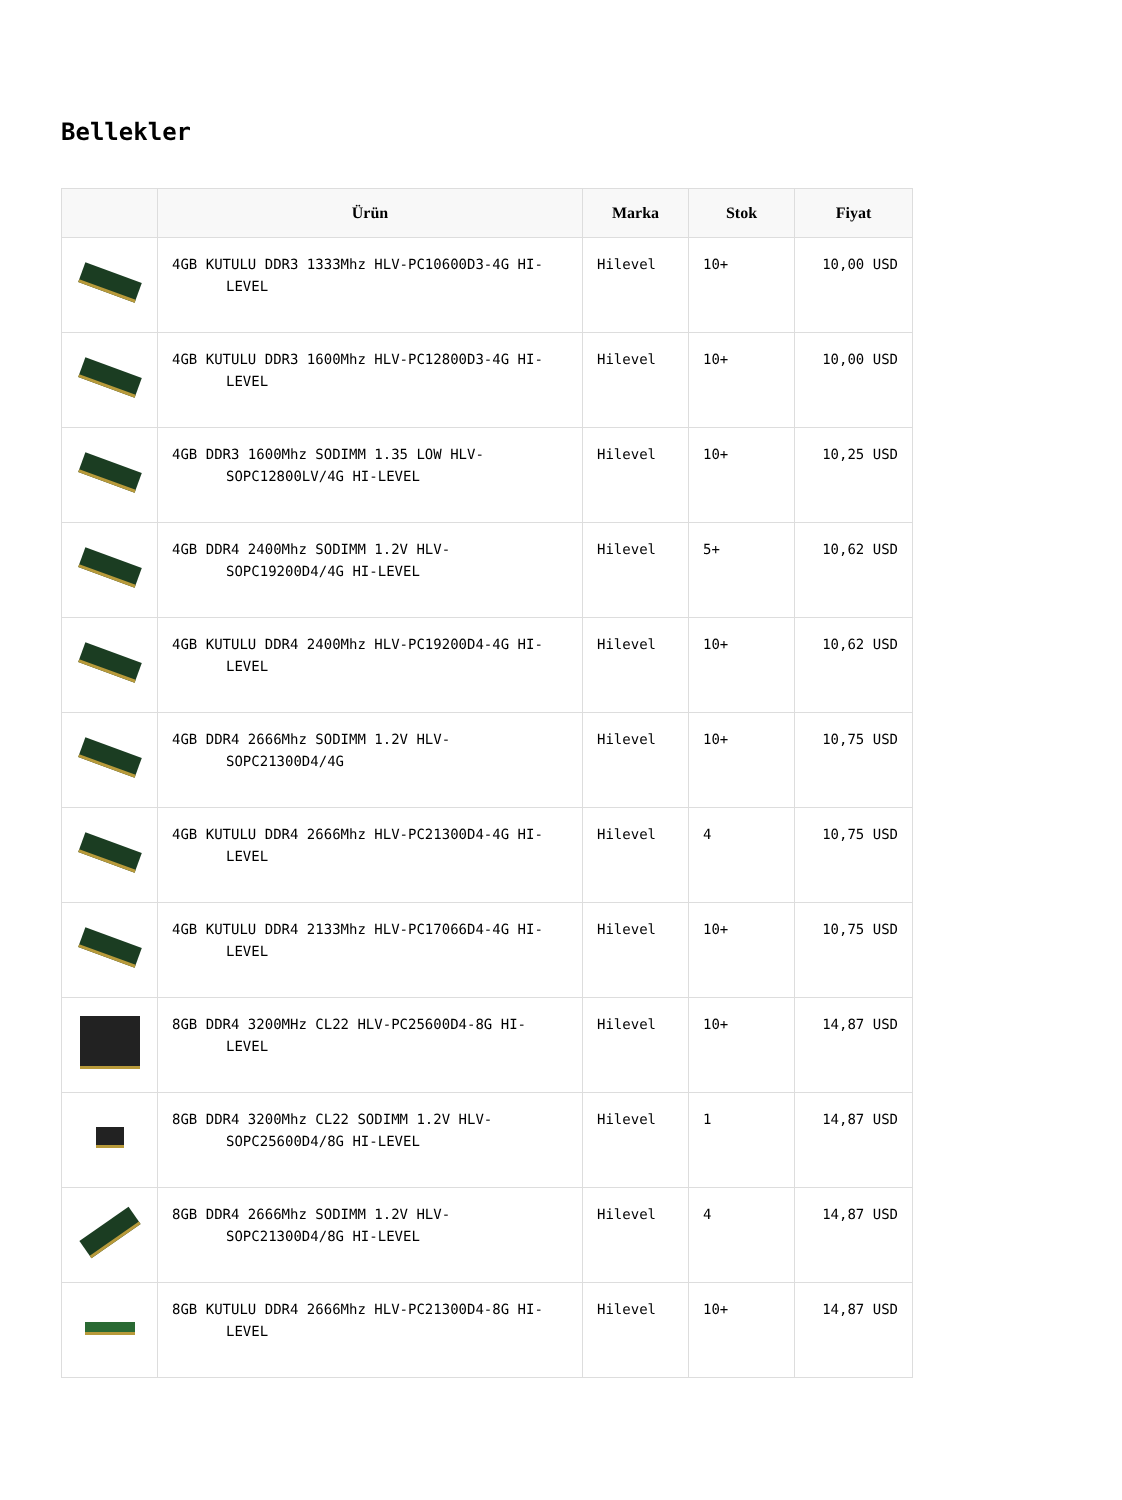Bellekler
| | Ürün | Marka | Stok | Fiyat |
| --- | --- | --- | --- | --- |
| | 4GB KUTULU DDR3 1333Mhz HLV-PC10600D3-4G HI- LEVEL | Hilevel | 10+ | 10,00 USD |
| | 4GB KUTULU DDR3 1600Mhz HLV-PC12800D3-4G HI- LEVEL | Hilevel | 10+ | 10,00 USD |
| | 4GB DDR3 1600Mhz SODIMM 1.35 LOW HLV- SOPC12800LV/4G HI-LEVEL | Hilevel | 10+ | 10,25 USD |
| | 4GB DDR4 2400Mhz SODIMM 1.2V HLV- SOPC19200D4/4G HI-LEVEL | Hilevel | 5+ | 10,62 USD |
| | 4GB KUTULU DDR4 2400Mhz HLV-PC19200D4-4G HI- LEVEL | Hilevel | 10+ | 10,62 USD |
| | 4GB DDR4 2666Mhz SODIMM 1.2V HLV- SOPC21300D4/4G | Hilevel | 10+ | 10,75 USD |
| | 4GB KUTULU DDR4 2666Mhz HLV-PC21300D4-4G HI- LEVEL | Hilevel | 4 | 10,75 USD |
| | 4GB KUTULU DDR4 2133Mhz HLV-PC17066D4-4G HI- LEVEL | Hilevel | 10+ | 10,75 USD |
| | 8GB DDR4 3200MHz CL22 HLV-PC25600D4-8G HI- LEVEL | Hilevel | 10+ | 14,87 USD |
| | 8GB DDR4 3200Mhz CL22 SODIMM 1.2V HLV- SOPC25600D4/8G HI-LEVEL | Hilevel | 1 | 14,87 USD |
| | 8GB DDR4 2666Mhz SODIMM 1.2V HLV- SOPC21300D4/8G HI-LEVEL | Hilevel | 4 | 14,87 USD |
| | 8GB KUTULU DDR4 2666Mhz HLV-PC21300D4-8G HI- LEVEL | Hilevel | 10+ | 14,87 USD |